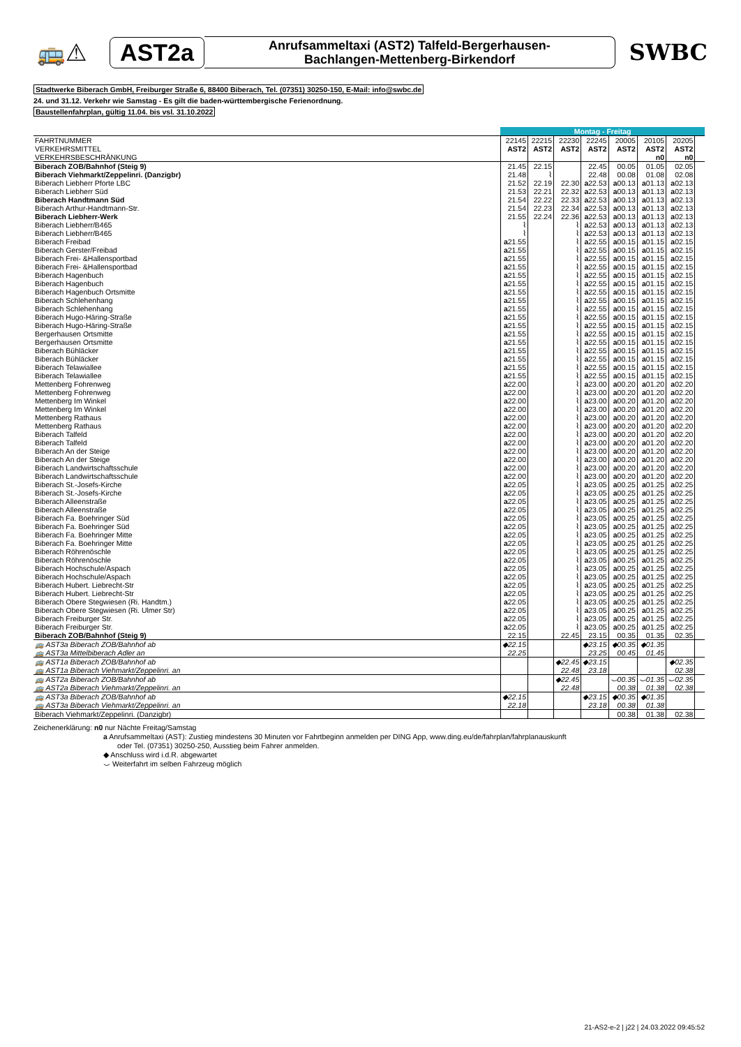🚌⚠ AST2a
Anrufsammeltaxi (AST2) Talfeld-Bergerhausen-
Bachlangen-Mettenberg-Birkendorf
SWBC
Stadtwerke Biberach GmbH, Freiburger Straße 6, 88400 Biberach, Tel. (07351) 30250-150, E-Mail: info@swbc.de
24. und 31.12. Verkehr wie Samstag - Es gilt die baden-württembergische Ferienordnung.
Baustellenfahrplan, gültig 11.04. bis vsl. 31.10.2022
| | Montag - Freitag | | | | | | | |
| FAHRTNUMMER | 22145 | 22215 | 22230 | 22245 | 20005 | 20105 | 20205 | |
| VERKEHRSMITTEL | AST2 | AST2 | AST2 | AST2 | AST2 | AST2 | AST2 | |
| VERKEHRSBESCHRÄNKUNG | | | | | | n0 | n0 | |
| Biberach ZOB/Bahnhof (Steig 9) | 21.45 | 22.15 | | 22.45 | 00.05 | 01.05 | 02.05 | |
| Biberach Viehmarkt/Zeppelinri. (Danzigbr) | 21.48 | ⌇ | | 22.48 | 00.08 | 01.08 | 02.08 | |
| Biberach Liebherr Pforte LBC | 21.52 | 22.19 | 22.30 | a 22.53 | a 00.13 | a 01.13 | a 02.13 | |
| Biberach Liebherr Süd | 21.53 | 22.21 | 22.32 | a 22.53 | a 00.13 | a 01.13 | a 02.13 | |
| Biberach Handtmann Süd | 21.54 | 22.22 | 22.33 | a 22.53 | a 00.13 | a 01.13 | a 02.13 | |
| Biberach Arthur-Handtmann-Str. | 21.54 | 22.23 | 22.34 | a 22.53 | a 00.13 | a 01.13 | a 02.13 | |
| Biberach Liebherr-Werk | 21.55 | 22.24 | 22.36 | a 22.53 | a 00.13 | a 01.13 | a 02.13 | |
| Biberach Liebherr/B465 | ⌇ | | ⌇ | a 22.53 | a 00.13 | a 01.13 | a 02.13 | |
| Biberach Liebherr/B465 | ⌇ | | ⌇ | a 22.53 | a 00.13 | a 01.13 | a 02.13 | |
| Biberach Freibad | a 21.55 | | ⌇ | a 22.55 | a 00.15 | a 01.15 | a 02.15 | |
| Biberach Gerster/Freibad | a 21.55 | | ⌇ | a 22.55 | a 00.15 | a 01.15 | a 02.15 | |
| Biberach Frei- &Hallensportbad | a 21.55 | | ⌇ | a 22.55 | a 00.15 | a 01.15 | a 02.15 | |
| Biberach Frei- &Hallensportbad | a 21.55 | | ⌇ | a 22.55 | a 00.15 | a 01.15 | a 02.15 | |
| Biberach Hagenbuch | a 21.55 | | ⌇ | a 22.55 | a 00.15 | a 01.15 | a 02.15 | |
| Biberach Hagenbuch | a 21.55 | | ⌇ | a 22.55 | a 00.15 | a 01.15 | a 02.15 | |
| Biberach Hagenbuch Ortsmitte | a 21.55 | | ⌇ | a 22.55 | a 00.15 | a 01.15 | a 02.15 | |
| Biberach Schlehenhang | a 21.55 | | ⌇ | a 22.55 | a 00.15 | a 01.15 | a 02.15 | |
| Biberach Schlehenhang | a 21.55 | | ⌇ | a 22.55 | a 00.15 | a 01.15 | a 02.15 | |
| Biberach Hugo-Häring-Straße | a 21.55 | | ⌇ | a 22.55 | a 00.15 | a 01.15 | a 02.15 | |
| Biberach Hugo-Häring-Straße | a 21.55 | | ⌇ | a 22.55 | a 00.15 | a 01.15 | a 02.15 | |
| Bergerhausen Ortsmitte | a 21.55 | | ⌇ | a 22.55 | a 00.15 | a 01.15 | a 02.15 | |
| Bergerhausen Ortsmitte | a 21.55 | | ⌇ | a 22.55 | a 00.15 | a 01.15 | a 02.15 | |
| Biberach Bühläcker | a 21.55 | | ⌇ | a 22.55 | a 00.15 | a 01.15 | a 02.15 | |
| Biberach Bühläcker | a 21.55 | | ⌇ | a 22.55 | a 00.15 | a 01.15 | a 02.15 | |
| Biberach Telawiallee | a 21.55 | | ⌇ | a 22.55 | a 00.15 | a 01.15 | a 02.15 | |
| Biberach Telawiallee | a 21.55 | | ⌇ | a 22.55 | a 00.15 | a 01.15 | a 02.15 | |
| Mettenberg Fohrenweg | a 22.00 | | ⌇ | a 23.00 | a 00.20 | a 01.20 | a 02.20 | |
| Mettenberg Fohrenweg | a 22.00 | | ⌇ | a 23.00 | a 00.20 | a 01.20 | a 02.20 | |
| Mettenberg Im Winkel | a 22.00 | | ⌇ | a 23.00 | a 00.20 | a 01.20 | a 02.20 | |
| Mettenberg Im Winkel | a 22.00 | | ⌇ | a 23.00 | a 00.20 | a 01.20 | a 02.20 | |
| Mettenberg Rathaus | a 22.00 | | ⌇ | a 23.00 | a 00.20 | a 01.20 | a 02.20 | |
| Mettenberg Rathaus | a 22.00 | | ⌇ | a 23.00 | a 00.20 | a 01.20 | a 02.20 | |
| Biberach Talfeld | a 22.00 | | ⌇ | a 23.00 | a 00.20 | a 01.20 | a 02.20 | |
| Biberach Talfeld | a 22.00 | | ⌇ | a 23.00 | a 00.20 | a 01.20 | a 02.20 | |
| Biberach An der Steige | a 22.00 | | ⌇ | a 23.00 | a 00.20 | a 01.20 | a 02.20 | |
| Biberach An der Steige | a 22.00 | | ⌇ | a 23.00 | a 00.20 | a 01.20 | a 02.20 | |
| Biberach Landwirtschaftsschule | a 22.00 | | ⌇ | a 23.00 | a 00.20 | a 01.20 | a 02.20 | |
| Biberach Landwirtschaftsschule | a 22.00 | | ⌇ | a 23.00 | a 00.20 | a 01.20 | a 02.20 | |
| Biberach St.-Josefs-Kirche | a 22.05 | | ⌇ | a 23.05 | a 00.25 | a 01.25 | a 02.25 | |
| Biberach St.-Josefs-Kirche | a 22.05 | | ⌇ | a 23.05 | a 00.25 | a 01.25 | a 02.25 | |
| Biberach Alleenstraße | a 22.05 | | ⌇ | a 23.05 | a 00.25 | a 01.25 | a 02.25 | |
| Biberach Alleenstraße | a 22.05 | | ⌇ | a 23.05 | a 00.25 | a 01.25 | a 02.25 | |
| Biberach Fa. Boehringer Süd | a 22.05 | | ⌇ | a 23.05 | a 00.25 | a 01.25 | a 02.25 | |
| Biberach Fa. Boehringer Süd | a 22.05 | | ⌇ | a 23.05 | a 00.25 | a 01.25 | a 02.25 | |
| Biberach Fa. Boehringer Mitte | a 22.05 | | ⌇ | a 23.05 | a 00.25 | a 01.25 | a 02.25 | |
| Biberach Fa. Boehringer Mitte | a 22.05 | | ⌇ | a 23.05 | a 00.25 | a 01.25 | a 02.25 | |
| Biberach Röhrenöschle | a 22.05 | | ⌇ | a 23.05 | a 00.25 | a 01.25 | a 02.25 | |
| Biberach Röhrenöschle | a 22.05 | | ⌇ | a 23.05 | a 00.25 | a 01.25 | a 02.25 | |
| Biberach Hochschule/Aspach | a 22.05 | | ⌇ | a 23.05 | a 00.25 | a 01.25 | a 02.25 | |
| Biberach Hochschule/Aspach | a 22.05 | | ⌇ | a 23.05 | a 00.25 | a 01.25 | a 02.25 | |
| Biberach Hubert. Liebrecht-Str | a 22.05 | | ⌇ | a 23.05 | a 00.25 | a 01.25 | a 02.25 | |
| Biberach Hubert. Liebrecht-Str | a 22.05 | | ⌇ | a 23.05 | a 00.25 | a 01.25 | a 02.25 | |
| Biberach Obere Stegwiesen (Ri. Handtm.) | a 22.05 | | ⌇ | a 23.05 | a 00.25 | a 01.25 | a 02.25 | |
| Biberach Obere Stegwiesen (Ri. Ulmer Str) | a 22.05 | | ⌇ | a 23.05 | a 00.25 | a 01.25 | a 02.25 | |
| Biberach Freiburger Str. | a 22.05 | | ⌇ | a 23.05 | a 00.25 | a 01.25 | a 02.25 | |
| Biberach Freiburger Str. | a 22.05 | | ⌇ | a 23.05 | a 00.25 | a 01.25 | a 02.25 | |
| Biberach ZOB/Bahnhof (Steig 9) | 22.15 | | 22.45 | 23.15 | 00.35 | 01.35 | 02.35 | |
| 🚌 AST3a Biberach ZOB/Bahnhof ab | ◆22.15 | | | ◆23.15 | ◆00.35 | ◆01.35 | | |
| 🚌 AST3a Mittelbiberach Adler an | 22.25 | | | 23.25 | 00.45 | 01.45 | | |
| 🚌 AST1a Biberach ZOB/Bahnhof ab | | | ◆22.45 | ◆23.15 | | | ◆02.35 | |
| 🚌 AST1a Biberach Viehmarkt/Zeppelinri. an | | | 22.48 | 23.18 | | | 02.38 | |
| 🚌 AST2a Biberach ZOB/Bahnhof ab | | | ◆22.45 | | ⌣00.35 | ⌣01.35 | ⌣02.35 | |
| 🚌 AST2a Biberach Viehmarkt/Zeppelinri. an | | | 22.48 | | 00.38 | 01.38 | 02.38 | |
| 🚌 AST3a Biberach ZOB/Bahnhof ab | ◆22.15 | | | ◆23.15 | ◆00.35 | ◆01.35 | | |
| 🚌 AST3a Biberach Viehmarkt/Zeppelinri. an | 22.18 | | | 23.18 | 00.38 | 01.38 | | |
| Biberach Viehmarkt/Zeppelinri. (Danzigbr) | | | | | 00.38 | 01.38 | 02.38 | |
Zeichenerklärung: n0 nur Nächte Freitag/Samstag
a Anrufsammeltaxi (AST): Zustieg mindestens 30 Minuten vor Fahrtbeginn anmelden per DING App, www.ding.eu/de/fahrplan/fahrplanauskunft
oder Tel. (07351) 30250-250, Ausstieg beim Fahrer anmelden.
◆ Anschluss wird i.d.R. abgewartet
⌣ Weiterfahrt im selben Fahrzeug möglich
21-AS2-e-2 | j22 | 24.03.2022 09:45:52